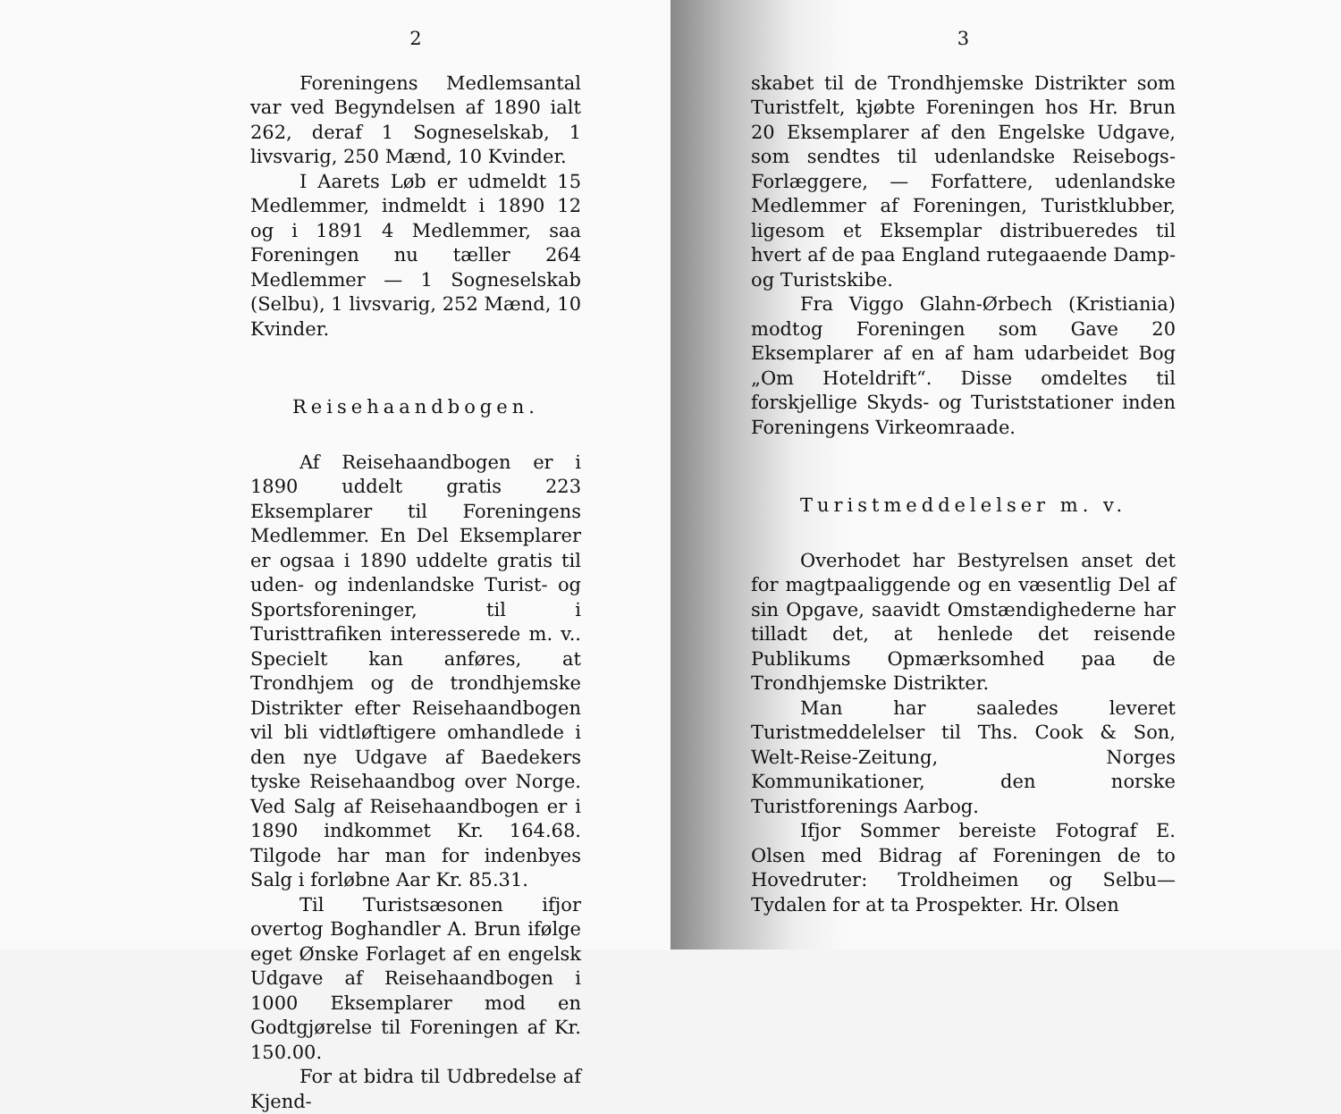2
Foreningens Medlemsantal var ved Begyndelsen af 1890 ialt 262, deraf 1 Sogneselskab, 1 livsvarig, 250 Mænd, 10 Kvinder.
I Aarets Løb er udmeldt 15 Medlemmer, indmeldt i 1890 12 og i 1891 4 Medlemmer, saa Foreningen nu tæller 264 Medlemmer — 1 Sogneselskab (Selbu), 1 livsvarig, 252 Mænd, 10 Kvinder.
Reisehaandbogen.
Af Reisehaandbogen er i 1890 uddelt gratis 223 Eksemplarer til Foreningens Medlemmer. En Del Eksemplarer er ogsaa i 1890 uddelte gratis til uden- og indenlandske Turist- og Sportsforeninger, til i Turisttrafiken interesserede m. v.. Specielt kan anføres, at Trondhjem og de trondhjemske Distrikter efter Reisehaandbogen vil bli vidtløftigere omhandlede i den nye Udgave af Baedekers tyske Reisehaandbog over Norge. Ved Salg af Reisehaandbogen er i 1890 indkommet Kr. 164.68. Tilgode har man for indenbyes Salg i forløbne Aar Kr. 85.31.
Til Turistsæsonen ifjor overtog Boghandler A. Brun ifølge eget Ønske Forlaget af en engelsk Udgave af Reisehaandbogen i 1000 Eksemplarer mod en Godtgjørelse til Foreningen af Kr. 150.00.
For at bidra til Udbredelse af Kjend-
3
skabet til de Trondhjemske Distrikter som Turistfelt, kjøbte Foreningen hos Hr. Brun 20 Eksemplarer af den Engelske Udgave, som sendtes til udenlandske Reisebogs-Forlæggere, — Forfattere, udenlandske Medlemmer af Foreningen, Turistklubber, ligesom et Eksemplar distribueredes til hvert af de paa England rutegaaende Damp- og Turistskibe.
Fra Viggo Glahn-Ørbech (Kristiania) modtog Foreningen som Gave 20 Eksemplarer af en af ham udarbeidet Bog „Om Hoteldrift“. Disse omdeltes til forskjellige Skyds- og Turiststationer inden Foreningens Virkeomraade.
Turistmeddelelser m. v.
Overhodet har Bestyrelsen anset det for magtpaaliggende og en væsentlig Del af sin Opgave, saavidt Omstændighederne har tilladt det, at henlede det reisende Publikums Opmærksomhed paa de Trondhjemske Distrikter.
Man har saaledes leveret Turistmeddelelser til Ths. Cook & Son, Welt-Reise-Zeitung, Norges Kommunikationer, den norske Turistforenings Aarbog.
Ifjor Sommer bereiste Fotograf E. Olsen med Bidrag af Foreningen de to Hovedruter: Troldheimen og Selbu—Tydalen for at ta Prospekter. Hr. Olsen